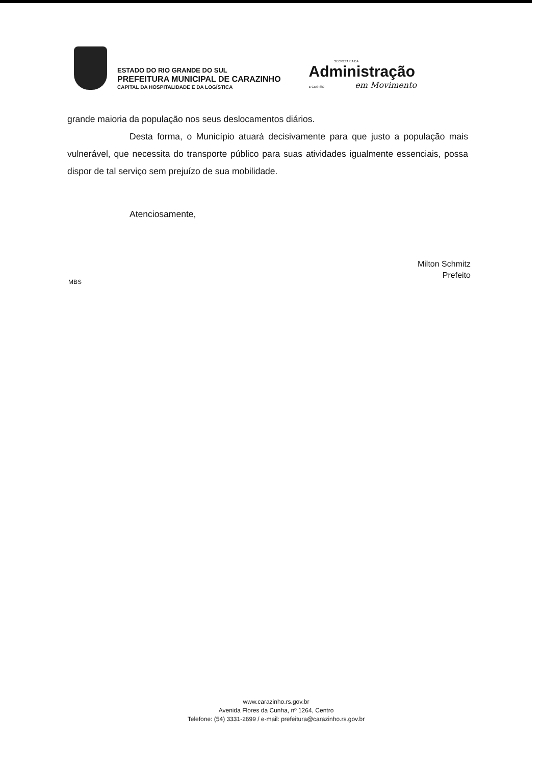ESTADO DO RIO GRANDE DO SUL
PREFEITURA MUNICIPAL DE CARAZINHO
CAPITAL DA HOSPITALIDADE E DA LOGÍSTICA
SECRETARIA DA
Administração
E GESTÃO em Movimento
grande maioria da população nos seus deslocamentos diários.
Desta forma, o Município atuará decisivamente para que justo a população mais vulnerável, que necessita do transporte público para suas atividades igualmente essenciais, possa dispor de tal serviço sem prejuízo de sua mobilidade.
Atenciosamente,
Milton Schmitz
Prefeito
MBS
www.carazinho.rs.gov.br
Avenida Flores da Cunha, nº 1264, Centro
Telefone: (54) 3331-2699 / e-mail: prefeitura@carazinho.rs.gov.br